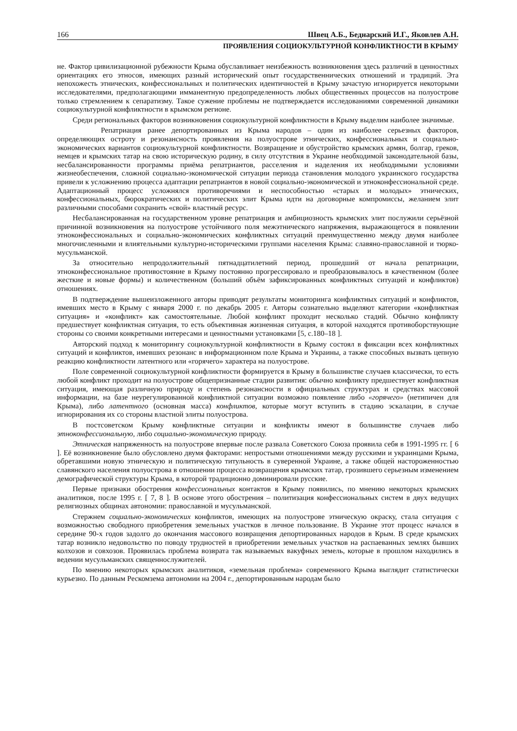166 Швец А.Б., Беднарский И.Г., Яковлев А.Н.
ПРОЯВЛЕНИЯ СОЦИОКУЛЬТУРНОЙ КОНФЛИКТНОСТИ В КРЫМУ
не. Фактор цивилизационной рубежности Крыма обуславливает неизбежность возникновения здесь различий в ценностных ориентациях его этносов, имеющих разный исторический опыт государственнических отношений и традиций. Эта непохожесть этнических, конфессиональных и политических идентичностей в Крыму зачастую игнорируется некоторыми исследователями, предполагающими имманентную предопределенность любых общественных процессов на полуострове только стремлением к сепаратизму. Такое сужение проблемы не подтверждается исследованиями современной динамики социокультурной конфликтности в крымском регионе.
Среди региональных факторов возникновения социокультурной конфликтности в Крыму выделим наиболее значимые.
Репатриация ранее депортированных из Крыма народов – один из наиболее серьезных факторов, определяющих остроту и резонансность проявления на полуострове этнических, конфессиональных и социально-экономических вариантов социокультурной конфликтности. Возвращение и обустройство крымских армян, болгар, греков, немцев и крымских татар на свою историческую родину, в силу отсутствия в Украине необходимой законодательной базы, несбалансированности программы приёма репатриантов, расселения и наделения их необходимыми условиями жизнеобеспечения, сложной социально-экономической ситуации периода становления молодого украинского государства привели к усложнению процесса адаптации репатриантов в новой социально-экономической и этноконфессиональной среде. Адаптационный процесс усложнялся противоречиями и неспособностью «старых и молодых» этнических, конфессиональных, бюрократических и политических элит Крыма идти на договорные компромиссы, желанием элит различными способами сохранить «свой» властный ресурс.
Несбалансированная на государственном уровне репатриация и амбициозность крымских элит послужили серьёзной причинной возникновения на полуострове устойчивого поля межэтнического напряжения, выражающегося в появлении этноконфессиональных и социально-экономических конфликтных ситуаций преимущественно между двумя наиболее многочисленными и влиятельными культурно-историческими группами населения Крыма: славяно-православной и тюрко-мусульманской.
За относительно непродолжительный пятнадцатилетний период, прошедший от начала репатриации, этноконфессиональное противостояние в Крыму постоянно прогрессировало и преобразовывалось в качественном (более жесткие и новые формы) и количественном (больший объём зафиксированных конфликтных ситуаций и конфликтов) отношениях.
В подтверждение вышеизложенного авторы приводят результаты мониторинга конфликтных ситуаций и конфликтов, имевших место в Крыму с января 2000 г. по декабрь 2005 г. Авторы сознательно выделяют категории «конфликтная ситуация» и «конфликт» как самостоятельные. Любой конфликт проходит несколько стадий. Обычно конфликту предшествует конфликтная ситуация, то есть объективная жизненная ситуация, в которой находятся противоборствующие стороны со своими конкретными интересами и ценностными установками [5, с.180–18 ].
Авторский подход к мониторингу социокультурной конфликтности в Крыму состоял в фиксации всех конфликтных ситуаций и конфликтов, имевших резонанс в информационном поле Крыма и Украины, а также способных вызвать цепную реакцию конфликтности латентного или «горячего» характера на полуострове.
Поле современной социокультурной конфликтности формируется в Крыму в большинстве случаев классически, то есть любой конфликт проходит на полуострове общепризнанные стадии развития: обычно конфликту предшествует конфликтная ситуация, имеющая различную природу и степень резонансности в официальных структурах и средствах массовой информации, на базе неурегулированной конфликтной ситуации возможно появление либо «горячего» (нетипичен для Крыма), либо латентного (основная масса) конфликтов, которые могут вступить в стадию эскалации, в случае игнорирования их со стороны властной элиты полуострова.
В постсоветском Крыму конфликтные ситуации и конфликты имеют в большинстве случаев либо этноконфессиональную, либо социально-экономическую природу.
Этническая напряженность на полуострове впервые после развала Советского Союза проявила себя в 1991-1995 гг. [ 6 ]. Её возникновение было обусловлено двумя факторами: непростыми отношениями между русскими и украинцами Крыма, обретавшими новую этническую и политическую титульность в суверенной Украине, а также общей настороженностью славянского населения полуострова в отношении процесса возвращения крымских татар, грозившего серьезным изменением демографической структуры Крыма, в которой традиционно доминировали русские.
Первые признаки обострения конфессиональных контактов в Крыму появились, по мнению некоторых крымских аналитиков, после 1995 г. [ 7, 8 ]. В основе этого обострения – политизация конфессиональных систем в двух ведущих религиозных общинах автономии: православной и мусульманской.
Стержнем социально-экономических конфликтов, имеющих на полуострове этническую окраску, стала ситуация с возможностью свободного приобретения земельных участков в личное пользование. В Украине этот процесс начался в середине 90-х годов задолго до окончания массового возвращения депортированных народов в Крым. В среде крымских татар возникло недовольство по поводу трудностей в приобретении земельных участков на распаеванных землях бывших колхозов и совхозов. Проявилась проблема возврата так называемых вакуфных земель, которые в прошлом находились в ведении мусульманских священнослужителей.
По мнению некоторых крымских аналитиков, «земельная проблема» современного Крыма выглядит статистически курьезно. По данным Рескомзема автономии на 2004 г., депортированным народам было